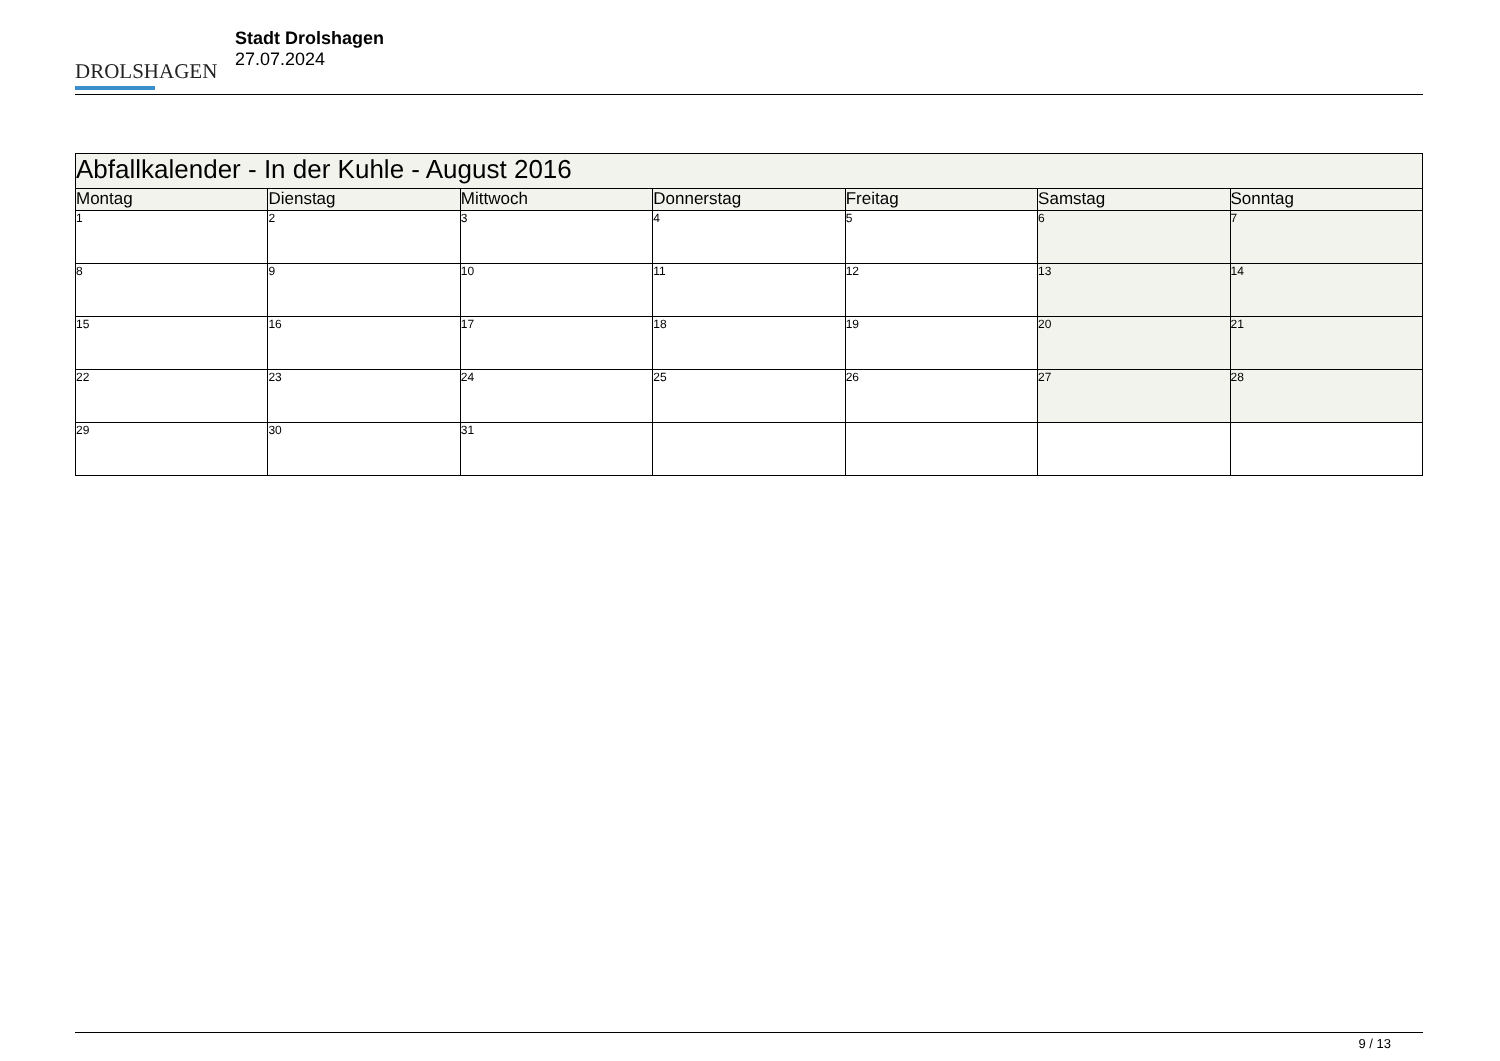DROLSHAGEN
Stadt Drolshagen
27.07.2024
| Abfallkalender - In der Kuhle - August 2016 | | | | | | |
| --- | --- | --- | --- | --- | --- | --- |
| Montag | Dienstag | Mittwoch | Donnerstag | Freitag | Samstag | Sonntag |
| 1 | 2 | 3 | 4 | 5 | 6 | 7 |
| 8 | 9 | 10 | 11 | 12 | 13 | 14 |
| 15 | 16 | 17 | 18 | 19 | 20 | 21 |
| 22 | 23 | 24 | 25 | 26 | 27 | 28 |
| 29 | 30 | 31 | | | | |
9 / 13